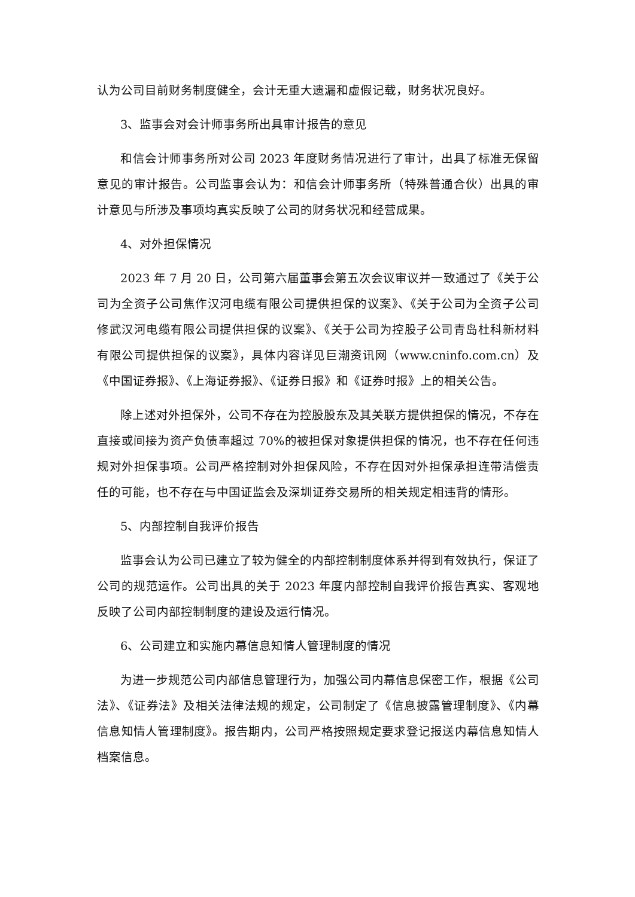认为公司目前财务制度健全，会计无重大遗漏和虚假记载，财务状况良好。
3、监事会对会计师事务所出具审计报告的意见
和信会计师事务所对公司 2023 年度财务情况进行了审计，出具了标准无保留意见的审计报告。公司监事会认为：和信会计师事务所（特殊普通合伙）出具的审计意见与所涉及事项均真实反映了公司的财务状况和经营成果。
4、对外担保情况
2023 年 7 月 20 日，公司第六届董事会第五次会议审议并一致通过了《关于公司为全资子公司焦作汉河电缆有限公司提供担保的议案》、《关于公司为全资子公司修武汉河电缆有限公司提供担保的议案》、《关于公司为控股子公司青岛杜科新材料有限公司提供担保的议案》，具体内容详见巨潮资讯网（www.cninfo.com.cn）及《中国证券报》、《上海证券报》、《证券日报》和《证券时报》上的相关公告。
除上述对外担保外，公司不存在为控股股东及其关联方提供担保的情况，不存在直接或间接为资产负债率超过 70%的被担保对象提供担保的情况，也不存在任何违规对外担保事项。公司严格控制对外担保风险，不存在因对外担保承担连带清偿责任的可能，也不存在与中国证监会及深圳证券交易所的相关规定相违背的情形。
5、内部控制自我评价报告
监事会认为公司已建立了较为健全的内部控制制度体系并得到有效执行，保证了公司的规范运作。公司出具的关于 2023 年度内部控制自我评价报告真实、客观地反映了公司内部控制制度的建设及运行情况。
6、公司建立和实施内幕信息知情人管理制度的情况
为进一步规范公司内部信息管理行为，加强公司内幕信息保密工作，根据《公司法》、《证券法》及相关法律法规的规定，公司制定了《信息披露管理制度》、《内幕信息知情人管理制度》。报告期内，公司严格按照规定要求登记报送内幕信息知情人档案信息。